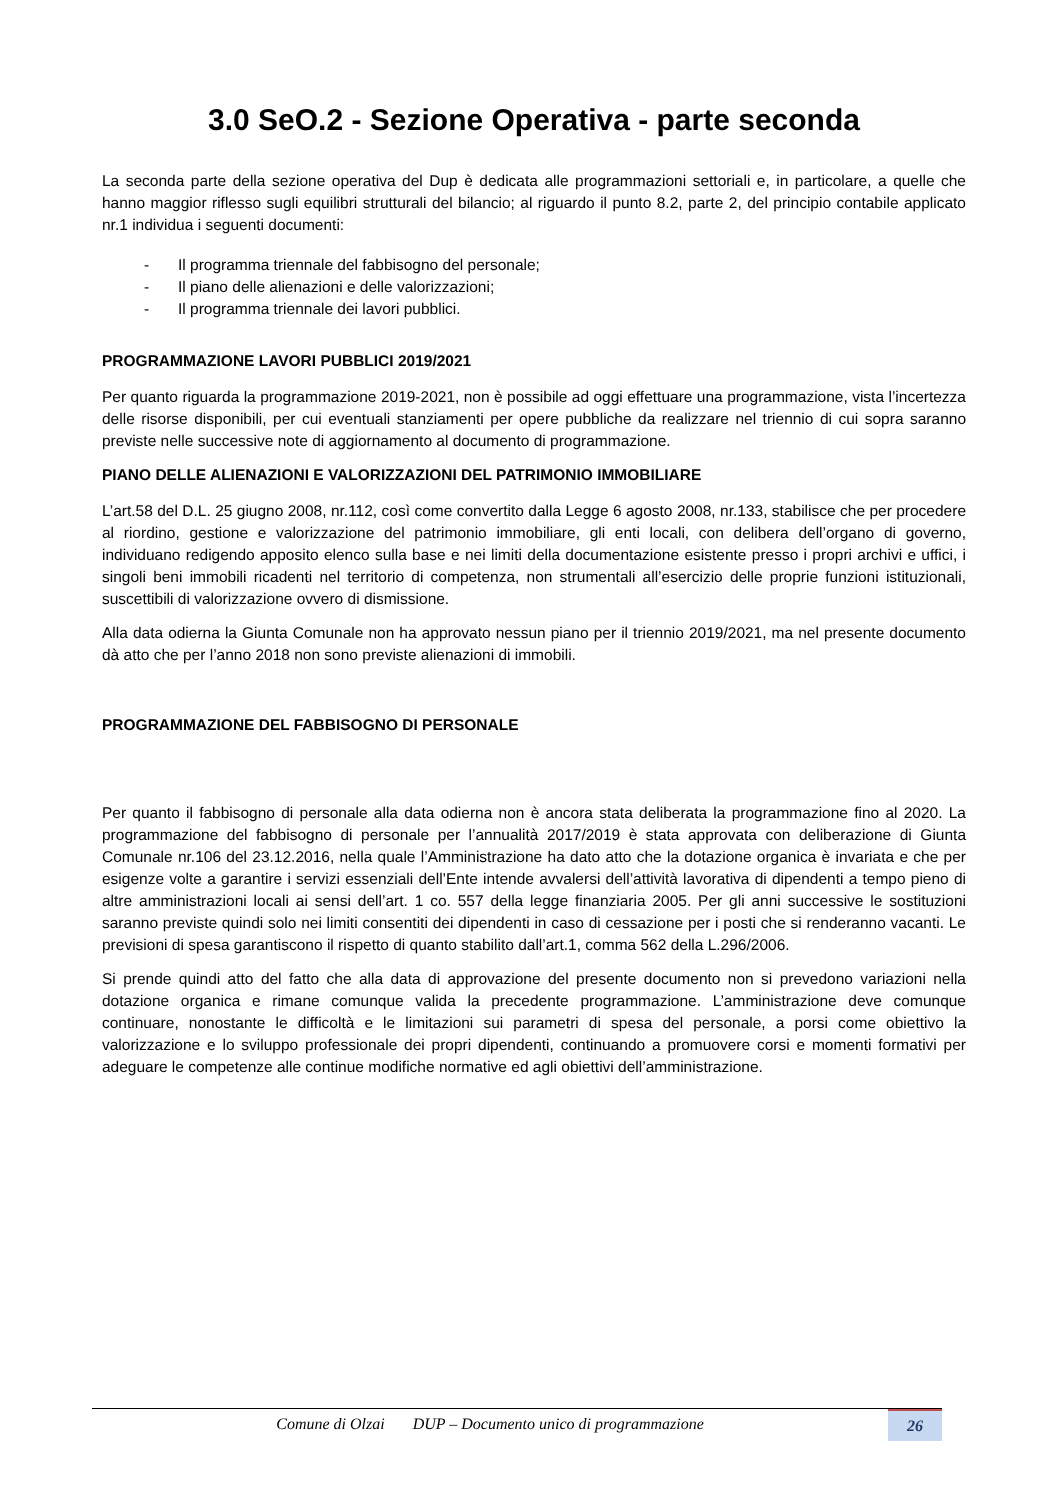3.0 SeO.2 - Sezione Operativa - parte seconda
La seconda parte della sezione operativa del Dup è dedicata alle programmazioni settoriali e, in particolare, a quelle che hanno maggior riflesso sugli equilibri strutturali del bilancio; al riguardo il punto 8.2, parte 2, del principio contabile applicato nr.1 individua i seguenti documenti:
- Il programma triennale del fabbisogno del personale;
- Il piano delle alienazioni e delle valorizzazioni;
- Il programma triennale dei lavori pubblici.
PROGRAMMAZIONE LAVORI PUBBLICI 2019/2021
Per quanto riguarda la programmazione 2019-2021, non è possibile ad oggi effettuare una programmazione, vista l’incertezza delle risorse disponibili, per cui eventuali stanziamenti per opere pubbliche da realizzare nel triennio di cui sopra saranno previste nelle successive note di aggiornamento al documento di programmazione.
PIANO DELLE ALIENAZIONI E VALORIZZAZIONI DEL PATRIMONIO IMMOBILIARE
L’art.58 del D.L. 25 giugno 2008, nr.112, così come convertito dalla Legge 6 agosto 2008, nr.133, stabilisce che per procedere al riordino, gestione e valorizzazione del patrimonio immobiliare, gli enti locali, con delibera dell’organo di governo, individuano redigendo apposito elenco sulla base e nei limiti della documentazione esistente presso i propri archivi e uffici, i singoli beni immobili ricadenti nel territorio di competenza, non strumentali all’esercizio delle proprie funzioni istituzionali, suscettibili di valorizzazione ovvero di dismissione.
Alla data odierna la Giunta Comunale non ha approvato nessun piano per il triennio 2019/2021, ma nel presente documento dà atto che per l’anno 2018 non sono previste alienazioni di immobili.
PROGRAMMAZIONE DEL FABBISOGNO DI PERSONALE
Per quanto il fabbisogno di personale alla data odierna non è ancora stata deliberata la programmazione fino al 2020. La programmazione del fabbisogno di personale per l’annualità 2017/2019 è stata approvata con deliberazione di Giunta Comunale nr.106 del 23.12.2016, nella quale l’Amministrazione ha dato atto che la dotazione organica è invariata e che per esigenze volte a garantire i servizi essenziali dell’Ente intende avvalersi dell’attività lavorativa di dipendenti a tempo pieno di altre amministrazioni locali ai sensi dell’art. 1 co. 557 della legge finanziaria 2005. Per gli anni successive le sostituzioni saranno previste quindi solo nei limiti consentiti dei dipendenti in caso di cessazione per i posti che si renderanno vacanti. Le previsioni di spesa garantiscono il rispetto di quanto stabilito dall’art.1, comma 562 della L.296/2006.
Si prende quindi atto del fatto che alla data di approvazione del presente documento non si prevedono variazioni nella dotazione organica e rimane comunque valida la precedente programmazione. L’amministrazione deve comunque continuare, nonostante le difficoltà e le limitazioni sui parametri di spesa del personale, a porsi come obiettivo la valorizzazione e lo sviluppo professionale dei propri dipendenti, continuando a promuovere corsi e momenti formativi per adeguare le competenze alle continue modifiche normative ed agli obiettivi dell’amministrazione.
Comune di Olzai DUP – Documento unico di programmazione
26